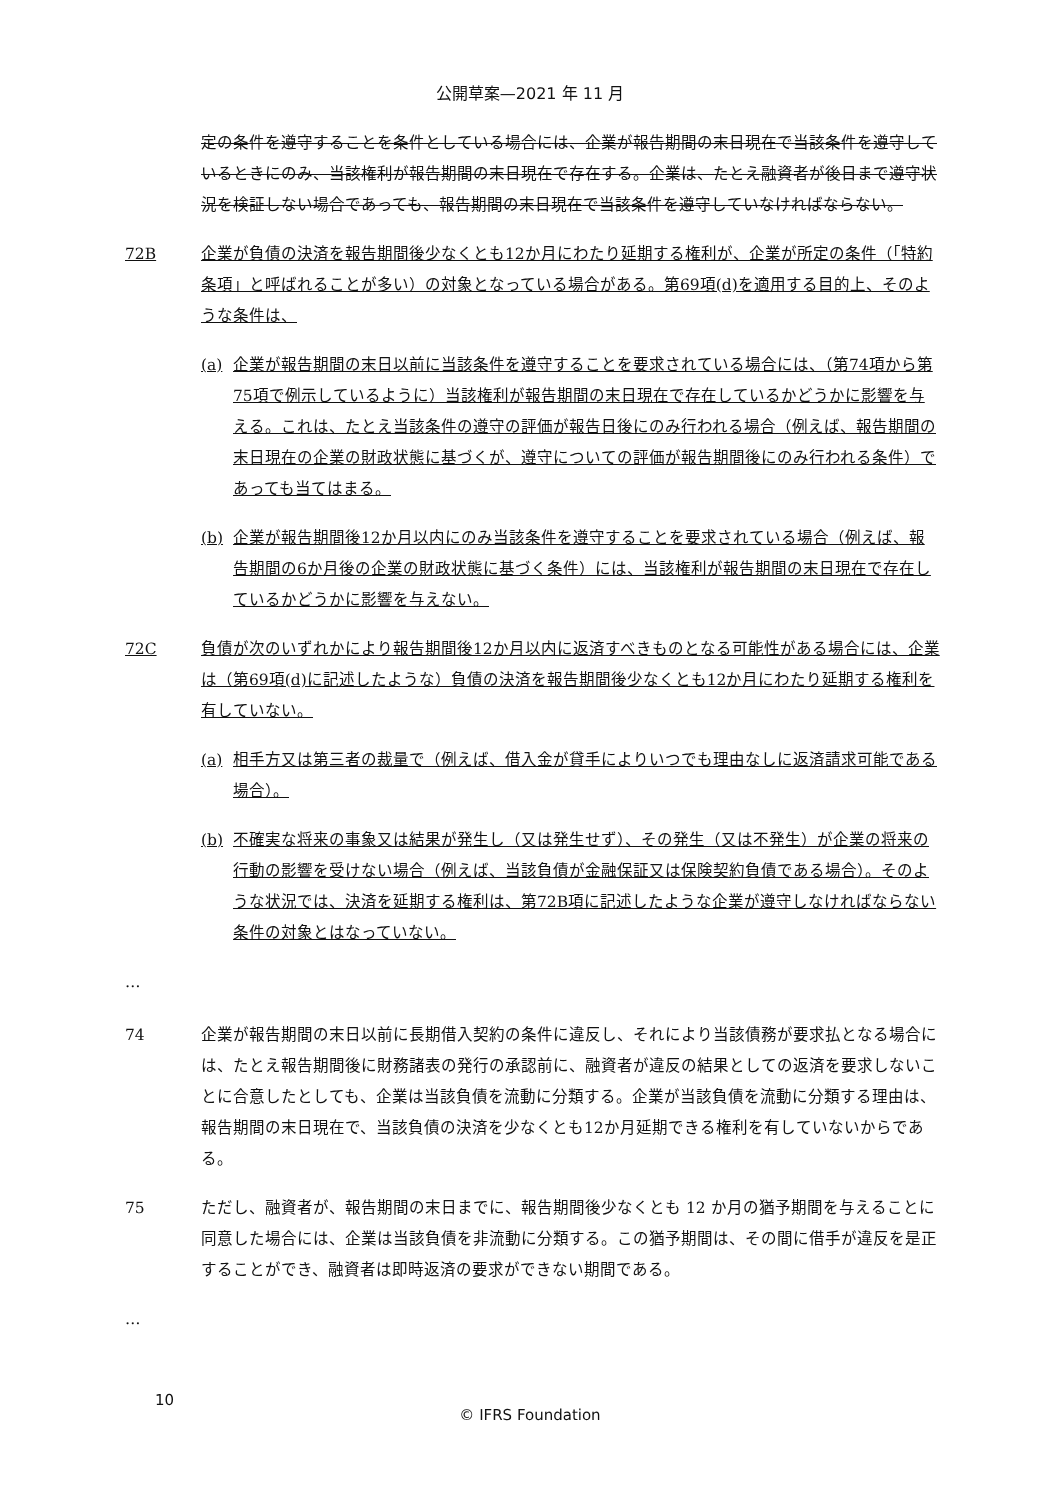公開草案—2021 年 11 月
定の条件を遵守することを条件としている場合には、企業が報告期間の末日現在で当該条件を遵守しているときにのみ、当該権利が報告期間の末日現在で存在する。企業は、たとえ融資者が後日まで遵守状況を検証しない場合であっても、報告期間の末日現在で当該条件を遵守していなければならない。
72B 企業が負債の決済を報告期間後少なくとも12か月にわたり延期する権利が、企業が所定の条件（「特約条項」と呼ばれることが多い）の対象となっている場合がある。第69項(d)を適用する目的上、そのような条件は、
(a) 企業が報告期間の末日以前に当該条件を遵守することを要求されている場合には、（第74項から第75項で例示しているように）当該権利が報告期間の末日現在で存在しているかどうかに影響を与える。これは、たとえ当該条件の遵守の評価が報告日後にのみ行われる場合（例えば、報告期間の末日現在の企業の財政状態に基づくが、遵守についての評価が報告期間後にのみ行われる条件）であっても当てはまる。
(b) 企業が報告期間後12か月以内にのみ当該条件を遵守することを要求されている場合（例えば、報告期間の6か月後の企業の財政状態に基づく条件）には、当該権利が報告期間の末日現在で存在しているかどうかに影響を与えない。
72C 負債が次のいずれかにより報告期間後12か月以内に返済すべきものとなる可能性がある場合には、企業は（第69項(d)に記述したような）負債の決済を報告期間後少なくとも12か月にわたり延期する権利を有していない。
(a) 相手方又は第三者の裁量で（例えば、借入金が貸手によりいつでも理由なしに返済請求可能である場合）。
(b) 不確実な将来の事象又は結果が発生し（又は発生せず）、その発生（又は不発生）が企業の将来の行動の影響を受けない場合（例えば、当該負債が金融保証又は保険契約負債である場合）。そのような状況では、決済を延期する権利は、第72B項に記述したような企業が遵守しなければならない条件の対象とはなっていない。
…
74 企業が報告期間の末日以前に長期借入契約の条件に違反し、それにより当該債務が要求払となる場合には、たとえ報告期間後に財務諸表の発行の承認前に、融資者が違反の結果としての返済を要求しないことに合意したとしても、企業は当該負債を流動に分類する。企業が当該負債を流動に分類する理由は、報告期間の末日現在で、当該負債の決済を少なくとも12か月延期できる権利を有していないからである。
75 ただし、融資者が、報告期間の末日までに、報告期間後少なくとも 12 か月の猶予期間を与えることに同意した場合には、企業は当該負債を非流動に分類する。この猶予期間は、その間に借手が違反を是正することができ、融資者は即時返済の要求ができない期間である。
…
10
© IFRS Foundation